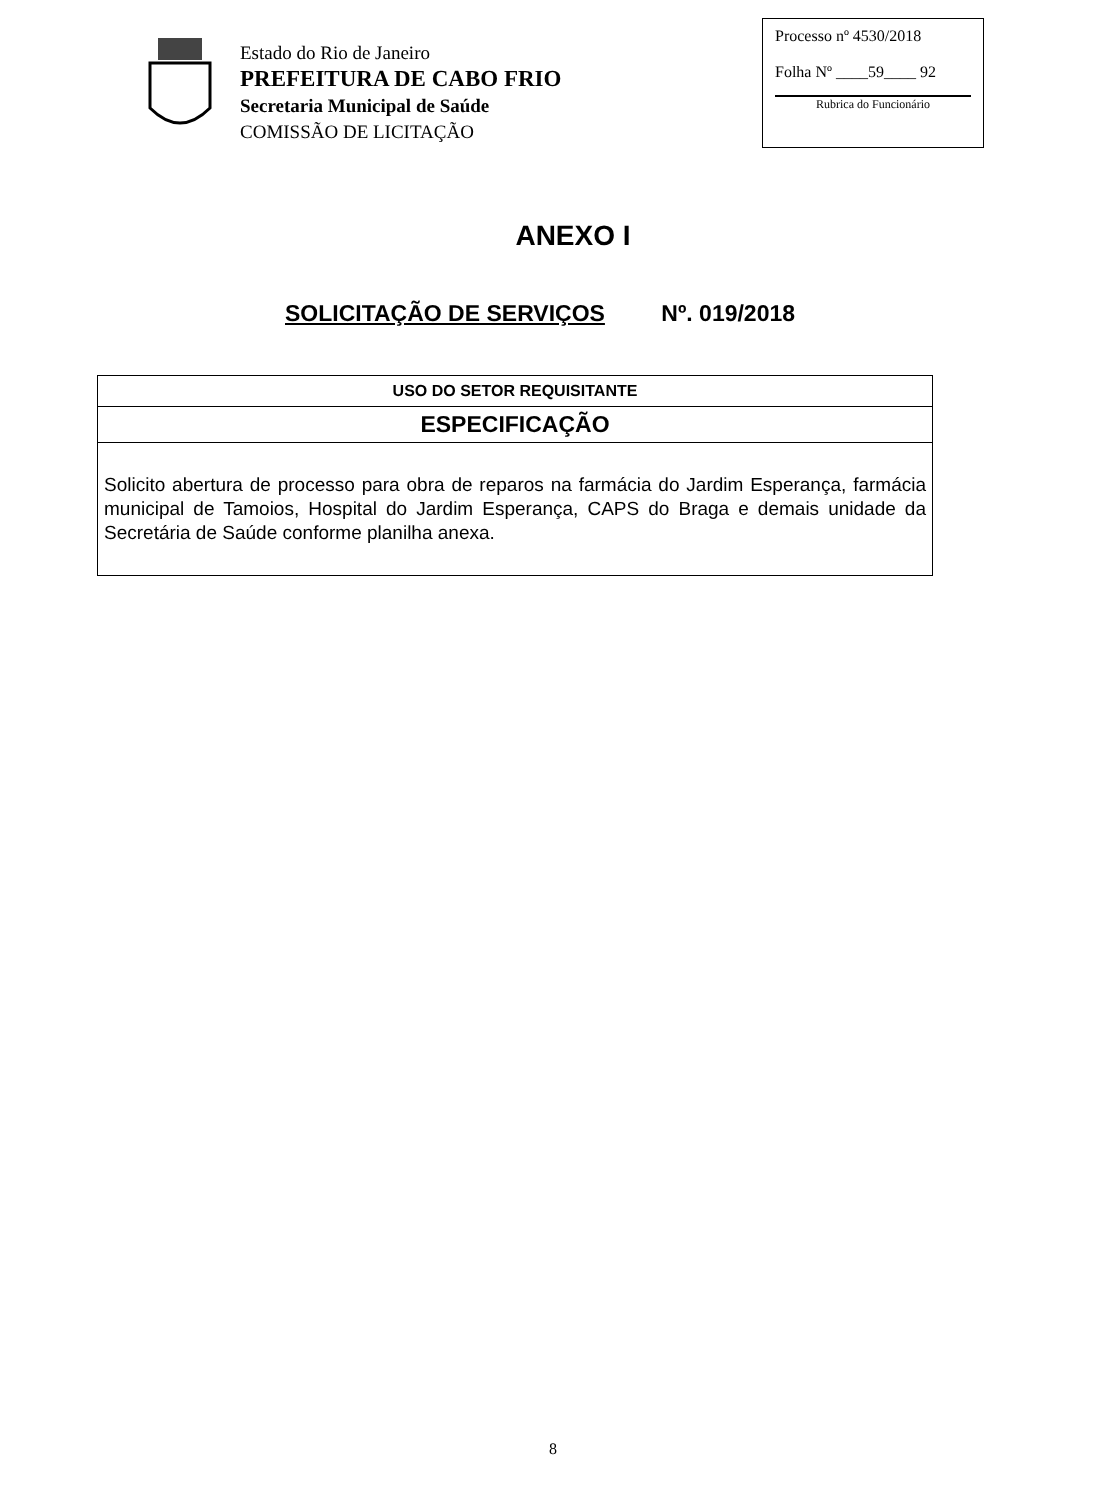Estado do Rio de Janeiro
PREFEITURA DE CABO FRIO
Secretaria Municipal de Saúde
COMISSÃO DE LICITAÇÃO
Processo nº 4530/2018
Folha Nº ____59____ 92
Rubrica do Funcionário
ANEXO I
SOLICITAÇÃO DE SERVIÇOS Nº. 019/2018
| USO DO SETOR REQUISITANTE |
| --- |
| ESPECIFICAÇÃO |
| Solicito abertura de processo para obra de reparos na farmácia do Jardim Esperança, farmácia municipal de Tamoios, Hospital do Jardim Esperança, CAPS do Braga e demais unidade da Secretária de Saúde conforme planilha anexa. |
8